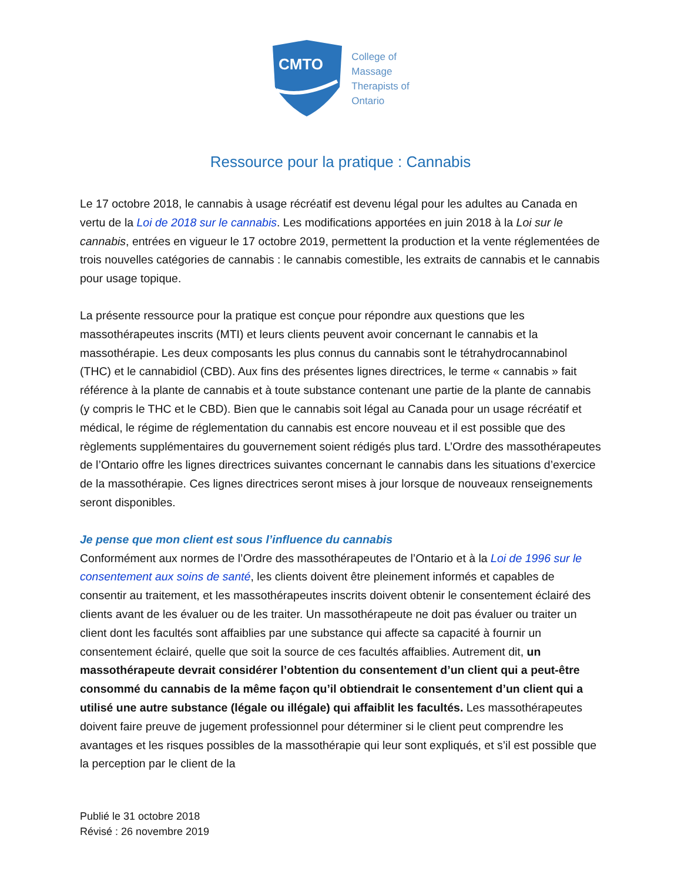CMTO
College of
Massage
Therapists of
Ontario
Ressource pour la pratique : Cannabis
Le 17 octobre 2018, le cannabis à usage récréatif est devenu légal pour les adultes au Canada en vertu de la Loi de 2018 sur le cannabis. Les modifications apportées en juin 2018 à la Loi sur le cannabis, entrées en vigueur le 17 octobre 2019, permettent la production et la vente réglementées de trois nouvelles catégories de cannabis : le cannabis comestible, les extraits de cannabis et le cannabis pour usage topique.
La présente ressource pour la pratique est conçue pour répondre aux questions que les massothérapeutes inscrits (MTI) et leurs clients peuvent avoir concernant le cannabis et la massothérapie. Les deux composants les plus connus du cannabis sont le tétrahydrocannabinol (THC) et le cannabidiol (CBD). Aux fins des présentes lignes directrices, le terme « cannabis » fait référence à la plante de cannabis et à toute substance contenant une partie de la plante de cannabis (y compris le THC et le CBD). Bien que le cannabis soit légal au Canada pour un usage récréatif et médical, le régime de réglementation du cannabis est encore nouveau et il est possible que des règlements supplémentaires du gouvernement soient rédigés plus tard. L’Ordre des massothérapeutes de l’Ontario offre les lignes directrices suivantes concernant le cannabis dans les situations d’exercice de la massothérapie. Ces lignes directrices seront mises à jour lorsque de nouveaux renseignements seront disponibles.
Je pense que mon client est sous l’influence du cannabis
Conformément aux normes de l’Ordre des massothérapeutes de l’Ontario et à la Loi de 1996 sur le consentement aux soins de santé, les clients doivent être pleinement informés et capables de consentir au traitement, et les massothérapeutes inscrits doivent obtenir le consentement éclairé des clients avant de les évaluer ou de les traiter. Un massothérapeute ne doit pas évaluer ou traiter un client dont les facultés sont affaiblies par une substance qui affecte sa capacité à fournir un consentement éclairé, quelle que soit la source de ces facultés affaiblies. Autrement dit, un massothérapeute devrait considérer l’obtention du consentement d’un client qui a peut-être consommé du cannabis de la même façon qu’il obtiendrait le consentement d’un client qui a utilisé une autre substance (légale ou illégale) qui affaiblit les facultés. Les massothérapeutes doivent faire preuve de jugement professionnel pour déterminer si le client peut comprendre les avantages et les risques possibles de la massothérapie qui leur sont expliqués, et s’il est possible que la perception par le client de la
Publié le 31 octobre 2018
Révisé : 26 novembre 2019